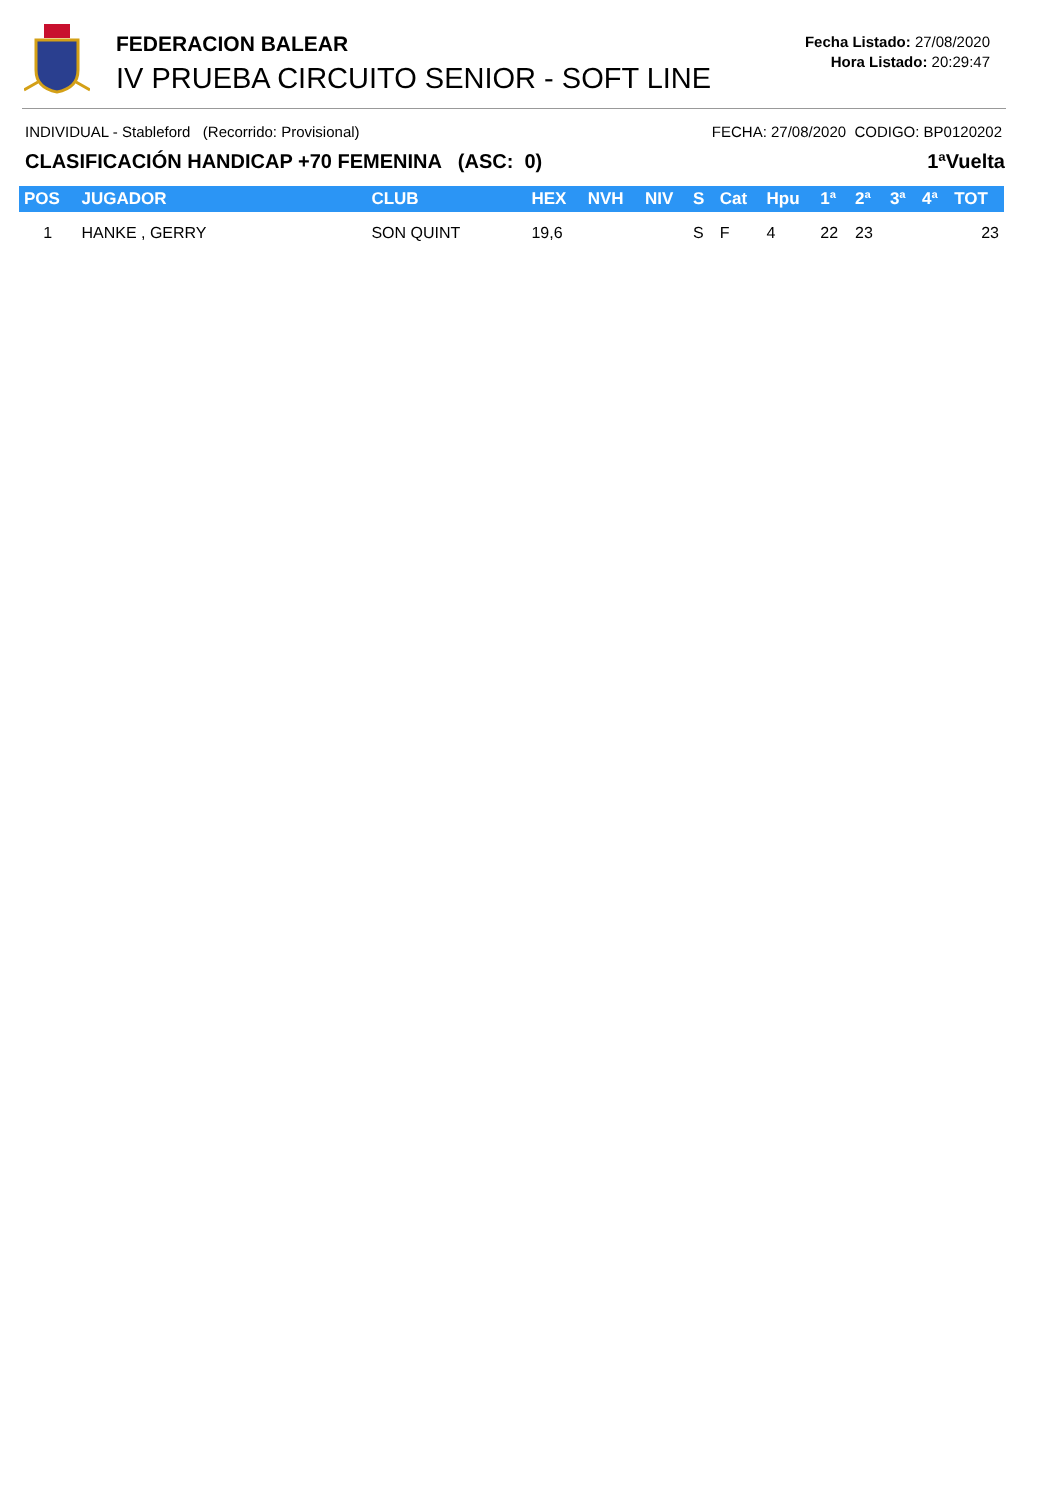FEDERACION BALEAR
IV PRUEBA CIRCUITO SENIOR - SOFT LINE
Fecha Listado: 27/08/2020
Hora Listado: 20:29:47
INDIVIDUAL - Stableford (Recorrido: Provisional) FECHA: 27/08/2020 CODIGO: BP0120202
CLASIFICACIÓN HANDICAP +70 FEMENINA (ASC: 0) 1ªVuelta
| POS | JUGADOR | CLUB | HEX | NVH | NIV | S | Cat | Hpu | 1ª | 2ª | 3ª | 4ª | TOT |
| --- | --- | --- | --- | --- | --- | --- | --- | --- | --- | --- | --- | --- | --- |
| 1 | HANKE , GERRY | SON QUINT | 19,6 | | | S | F | 4 | 22 | 23 | | | 23 |